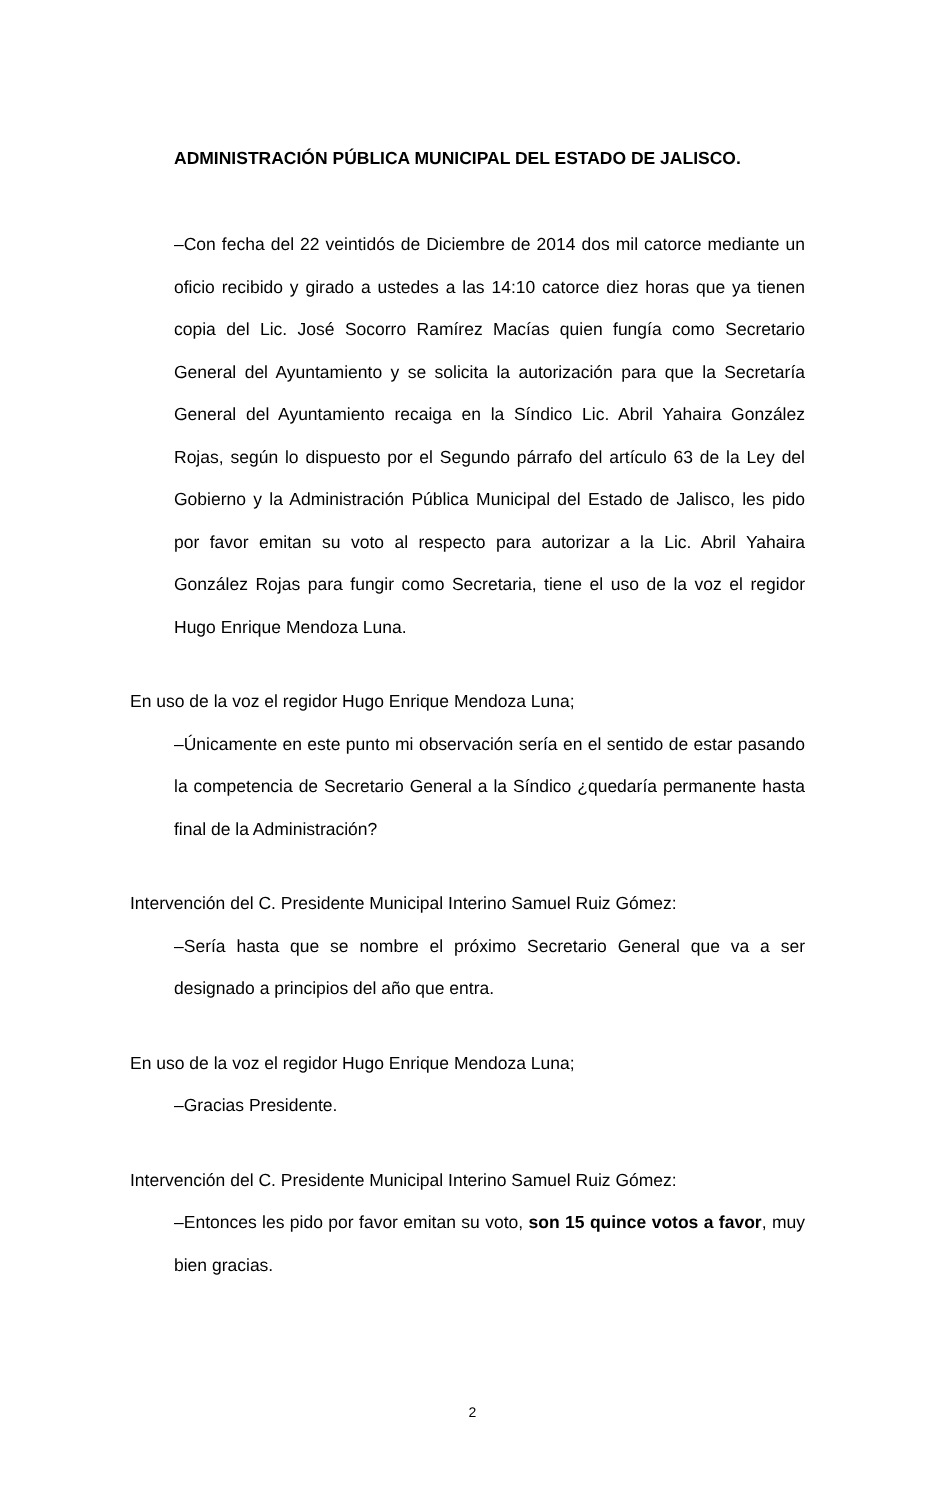ADMINISTRACIÓN PÚBLICA MUNICIPAL DEL ESTADO DE JALISCO.
–Con fecha del 22 veintidós de Diciembre de 2014 dos mil catorce mediante un oficio recibido y girado a ustedes a las 14:10 catorce diez horas que ya tienen copia del Lic. José Socorro Ramírez Macías quien fungía como Secretario General del Ayuntamiento y se solicita la autorización para que la Secretaría General del Ayuntamiento recaiga en la Síndico Lic. Abril Yahaira González Rojas, según lo dispuesto por el Segundo párrafo del artículo 63 de la Ley del Gobierno y la Administración Pública Municipal del Estado de Jalisco, les pido por favor emitan su voto al respecto para autorizar a la Lic. Abril Yahaira González Rojas para fungir como Secretaria, tiene el uso de la voz el regidor Hugo Enrique Mendoza Luna.
En uso de la voz el regidor Hugo Enrique Mendoza Luna;
–Únicamente en este punto mi observación sería en el sentido de estar pasando la competencia de Secretario General a la Síndico ¿quedaría permanente hasta final de la Administración?
Intervención del C. Presidente Municipal Interino Samuel Ruiz Gómez:
–Sería hasta que se nombre el próximo Secretario General que va a ser designado a principios del año que entra.
En uso de la voz el regidor Hugo Enrique Mendoza Luna;
–Gracias Presidente.
Intervención del C. Presidente Municipal Interino Samuel Ruiz Gómez:
–Entonces les pido por favor emitan su voto, son 15 quince votos a favor, muy bien gracias.
2